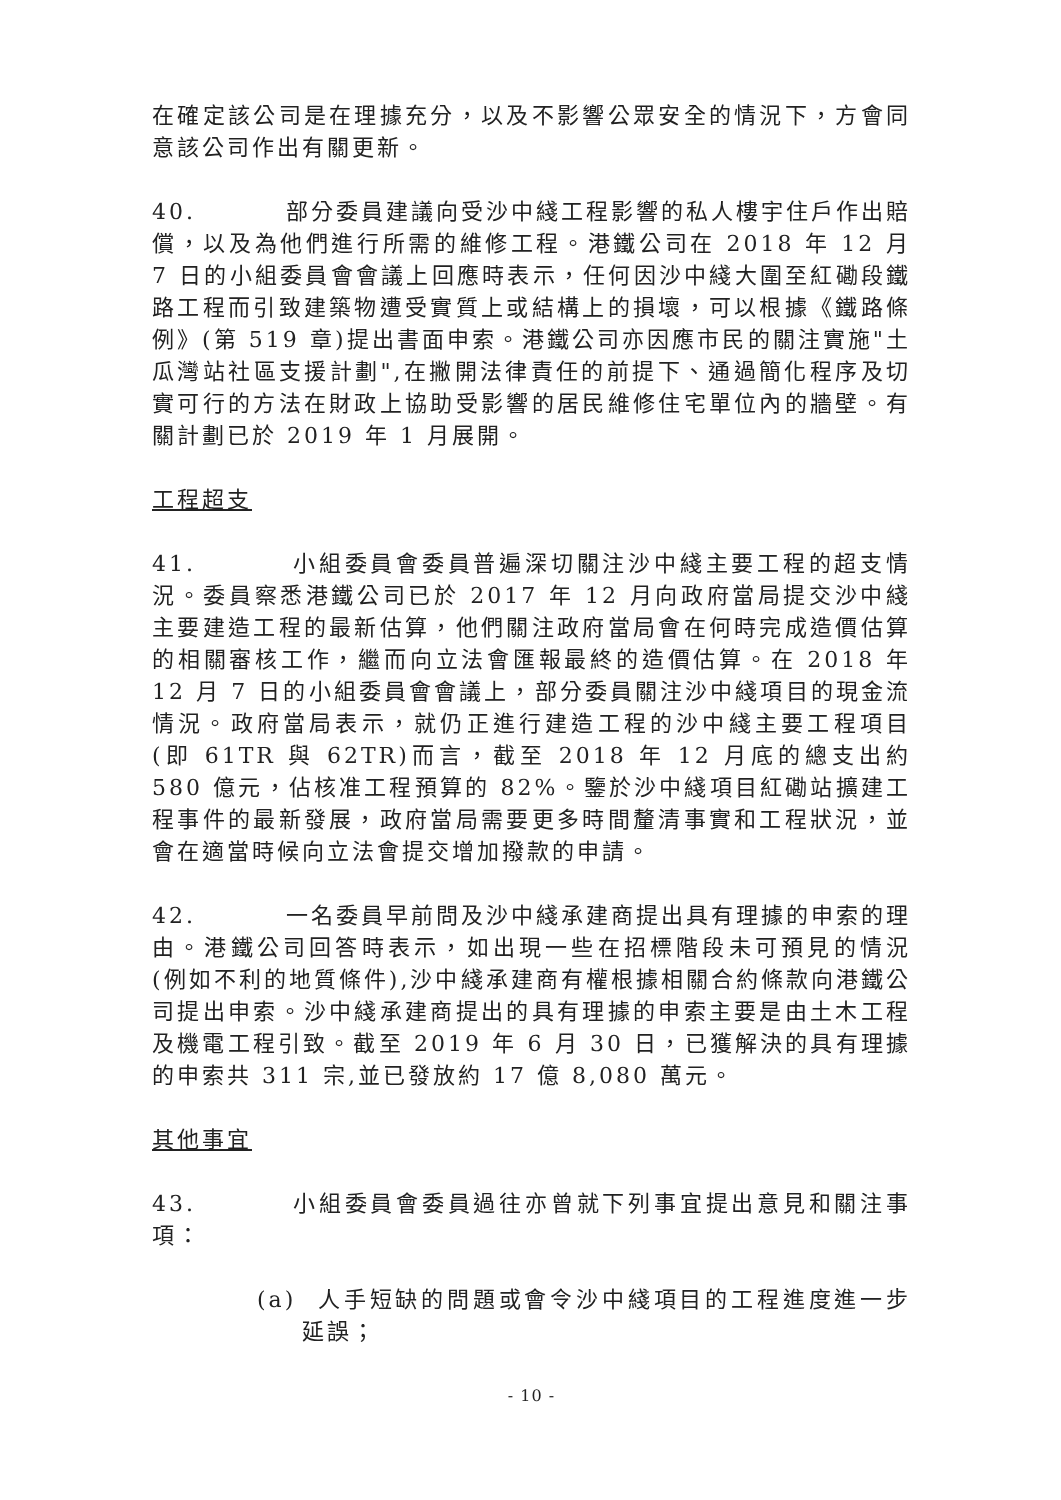在確定該公司是在理據充分，以及不影響公眾安全的情況下，方會同意該公司作出有關更新。
40. 部分委員建議向受沙中綫工程影響的私人樓宇住戶作出賠償，以及為他們進行所需的維修工程。港鐵公司在 2018 年 12 月 7 日的小組委員會會議上回應時表示，任何因沙中綫大圍至紅磡段鐵路工程而引致建築物遭受實質上或結構上的損壞，可以根據《鐵路條例》(第 519 章)提出書面申索。港鐵公司亦因應市民的關注實施"土瓜灣站社區支援計劃",在撇開法律責任的前提下、通過簡化程序及切實可行的方法在財政上協助受影響的居民維修住宅單位內的牆壁。有關計劃已於 2019 年 1 月展開。
工程超支
41. 小組委員會委員普遍深切關注沙中綫主要工程的超支情況。委員察悉港鐵公司已於 2017 年 12 月向政府當局提交沙中綫主要建造工程的最新估算，他們關注政府當局會在何時完成造價估算的相關審核工作，繼而向立法會匯報最終的造價估算。在 2018 年 12 月 7 日的小組委員會會議上，部分委員關注沙中綫項目的現金流情況。政府當局表示，就仍正進行建造工程的沙中綫主要工程項目(即 61TR 與 62TR)而言，截至 2018 年 12 月底的總支出約 580 億元，佔核准工程預算的 82%。鑒於沙中綫項目紅磡站擴建工程事件的最新發展，政府當局需要更多時間釐清事實和工程狀況，並會在適當時候向立法會提交增加撥款的申請。
42. 一名委員早前問及沙中綫承建商提出具有理據的申索的理由。港鐵公司回答時表示，如出現一些在招標階段未可預見的情況(例如不利的地質條件),沙中綫承建商有權根據相關合約條款向港鐵公司提出申索。沙中綫承建商提出的具有理據的申索主要是由土木工程及機電工程引致。截至 2019 年 6 月 30 日，已獲解決的具有理據的申索共 311 宗,並已發放約 17 億 8,080 萬元。
其他事宜
43. 小組委員會委員過往亦曾就下列事宜提出意見和關注事項：
(a) 人手短缺的問題或會令沙中綫項目的工程進度進一步延誤；
- 10 -